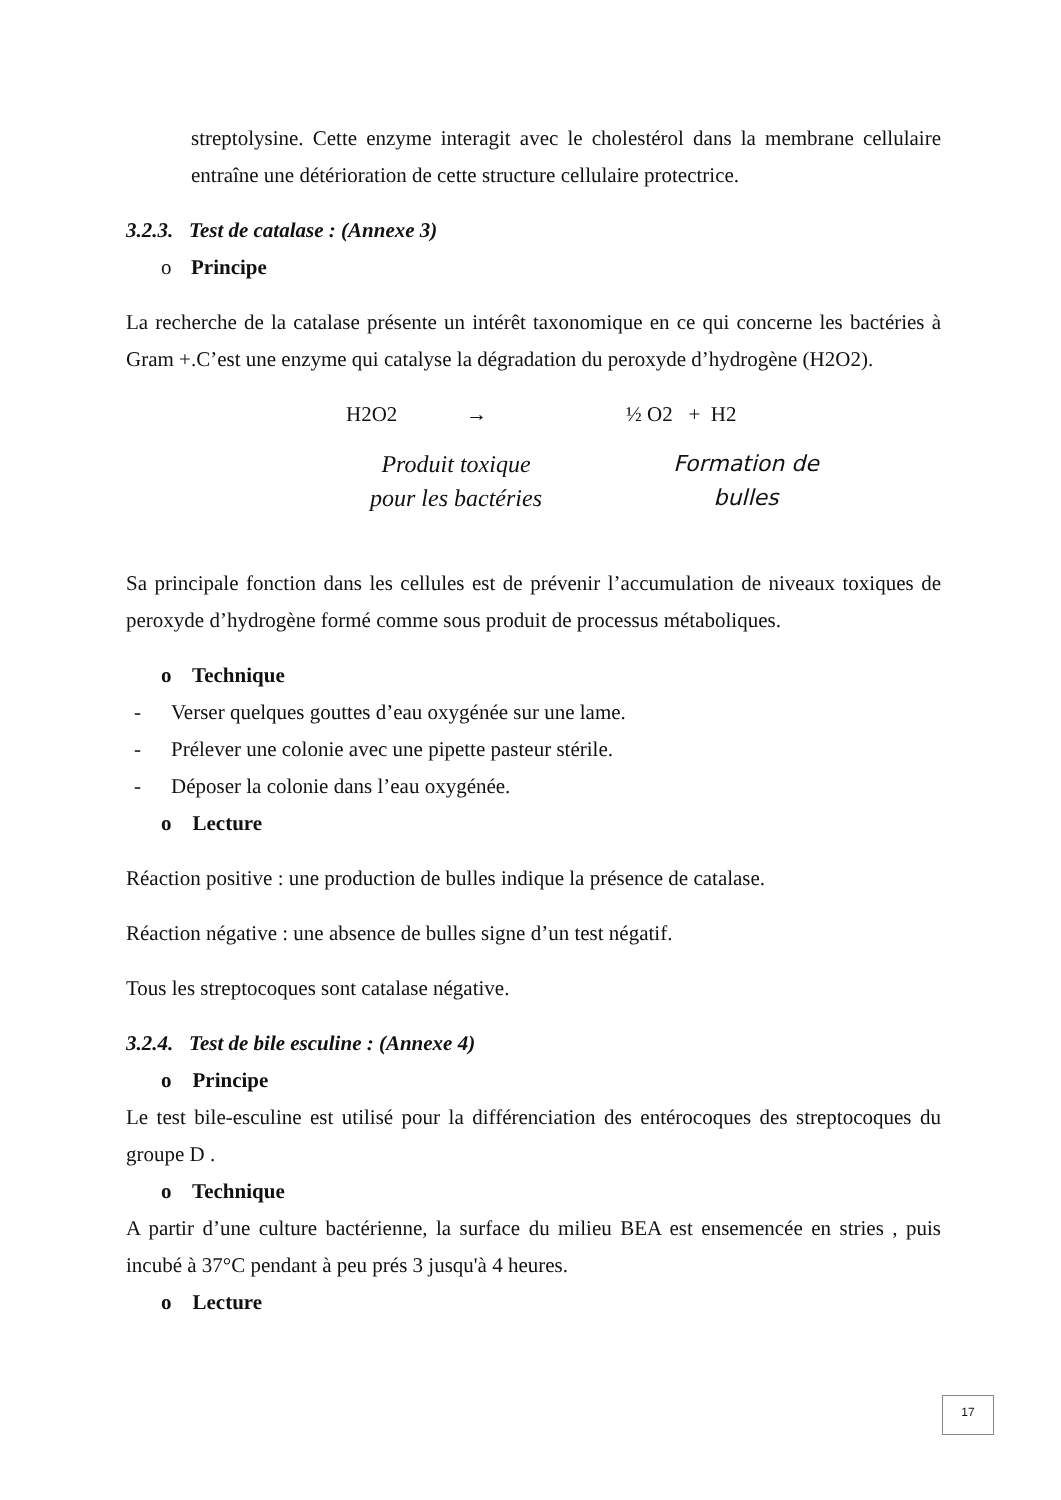streptolysine. Cette enzyme interagit avec le cholestérol dans la membrane cellulaire entraîne une détérioration de cette structure cellulaire protectrice.
3.2.3. Test de catalase : (Annexe 3)
o Principe
La recherche de la catalase présente un intérêt taxonomique en ce qui concerne les bactéries à Gram +.C’est une enzyme qui catalyse la dégradation du peroxyde d’hydrogène (H2O2).
H2O2 → ½ O2 + H2
Produit toxique
pour les bactéries Formation de
bulles
Sa principale fonction dans les cellules est de prévenir l’accumulation de niveaux toxiques de peroxyde d’hydrogène formé comme sous produit de processus métaboliques.
o Technique
- Verser quelques gouttes d’eau oxygénée sur une lame.
- Prélever une colonie avec une pipette pasteur stérile.
- Déposer la colonie dans l’eau oxygénée.
o Lecture
Réaction positive : une production de bulles indique la présence de catalase.
Réaction négative : une absence de bulles signe d’un test négatif.
Tous les streptocoques sont catalase négative.
3.2.4. Test de bile esculine : (Annexe 4)
o Principe
Le test bile-esculine est utilisé pour la différenciation des entérocoques des streptocoques du groupe D .
o Technique
A partir d’une culture bactérienne, la surface du milieu BEA est ensemencée en stries , puis incubé à 37°C pendant à peu prés 3 jusqu'à 4 heures.
o Lecture
17